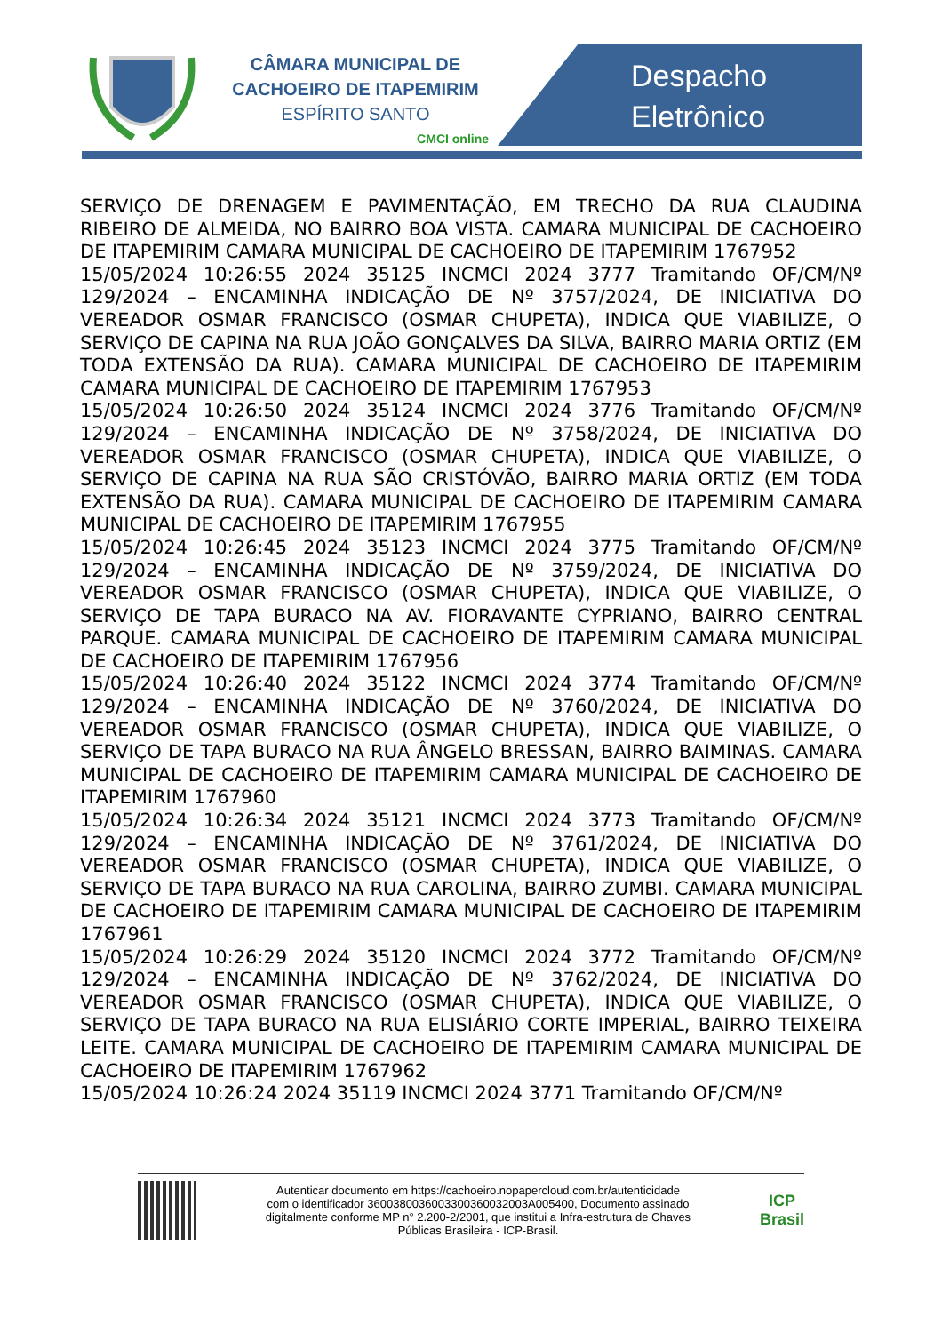CÂMARA MUNICIPAL DE
CACHOEIRO DE ITAPEMIRIM
ESPÍRITO SANTO
CMCI online
Despacho
Eletrônico
SERVIÇO DE DRENAGEM E PAVIMENTAÇÃO, EM TRECHO DA RUA CLAUDINA RIBEIRO DE ALMEIDA, NO BAIRRO BOA VISTA. CAMARA MUNICIPAL DE CACHOEIRO DE ITAPEMIRIM CAMARA MUNICIPAL DE CACHOEIRO DE ITAPEMIRIM 1767952
15/05/2024 10:26:55 2024 35125 INCMCI 2024 3777 Tramitando OF/CM/Nº 129/2024 – ENCAMINHA INDICAÇÃO DE Nº 3757/2024, DE INICIATIVA DO VEREADOR OSMAR FRANCISCO (OSMAR CHUPETA), INDICA QUE VIABILIZE, O SERVIÇO DE CAPINA NA RUA JOÃO GONÇALVES DA SILVA, BAIRRO MARIA ORTIZ (EM TODA EXTENSÃO DA RUA). CAMARA MUNICIPAL DE CACHOEIRO DE ITAPEMIRIM CAMARA MUNICIPAL DE CACHOEIRO DE ITAPEMIRIM 1767953
15/05/2024 10:26:50 2024 35124 INCMCI 2024 3776 Tramitando OF/CM/Nº 129/2024 – ENCAMINHA INDICAÇÃO DE Nº 3758/2024, DE INICIATIVA DO VEREADOR OSMAR FRANCISCO (OSMAR CHUPETA), INDICA QUE VIABILIZE, O SERVIÇO DE CAPINA NA RUA SÃO CRISTÓVÃO, BAIRRO MARIA ORTIZ (EM TODA EXTENSÃO DA RUA). CAMARA MUNICIPAL DE CACHOEIRO DE ITAPEMIRIM CAMARA MUNICIPAL DE CACHOEIRO DE ITAPEMIRIM 1767955
15/05/2024 10:26:45 2024 35123 INCMCI 2024 3775 Tramitando OF/CM/Nº 129/2024 – ENCAMINHA INDICAÇÃO DE Nº 3759/2024, DE INICIATIVA DO VEREADOR OSMAR FRANCISCO (OSMAR CHUPETA), INDICA QUE VIABILIZE, O SERVIÇO DE TAPA BURACO NA AV. FIORAVANTE CYPRIANO, BAIRRO CENTRAL PARQUE. CAMARA MUNICIPAL DE CACHOEIRO DE ITAPEMIRIM CAMARA MUNICIPAL DE CACHOEIRO DE ITAPEMIRIM 1767956
15/05/2024 10:26:40 2024 35122 INCMCI 2024 3774 Tramitando OF/CM/Nº 129/2024 – ENCAMINHA INDICAÇÃO DE Nº 3760/2024, DE INICIATIVA DO VEREADOR OSMAR FRANCISCO (OSMAR CHUPETA), INDICA QUE VIABILIZE, O SERVIÇO DE TAPA BURACO NA RUA ÂNGELO BRESSAN, BAIRRO BAIMINAS. CAMARA MUNICIPAL DE CACHOEIRO DE ITAPEMIRIM CAMARA MUNICIPAL DE CACHOEIRO DE ITAPEMIRIM 1767960
15/05/2024 10:26:34 2024 35121 INCMCI 2024 3773 Tramitando OF/CM/Nº 129/2024 – ENCAMINHA INDICAÇÃO DE Nº 3761/2024, DE INICIATIVA DO VEREADOR OSMAR FRANCISCO (OSMAR CHUPETA), INDICA QUE VIABILIZE, O SERVIÇO DE TAPA BURACO NA RUA CAROLINA, BAIRRO ZUMBI. CAMARA MUNICIPAL DE CACHOEIRO DE ITAPEMIRIM CAMARA MUNICIPAL DE CACHOEIRO DE ITAPEMIRIM 1767961
15/05/2024 10:26:29 2024 35120 INCMCI 2024 3772 Tramitando OF/CM/Nº 129/2024 – ENCAMINHA INDICAÇÃO DE Nº 3762/2024, DE INICIATIVA DO VEREADOR OSMAR FRANCISCO (OSMAR CHUPETA), INDICA QUE VIABILIZE, O SERVIÇO DE TAPA BURACO NA RUA ELISIÁRIO CORTE IMPERIAL, BAIRRO TEIXEIRA LEITE. CAMARA MUNICIPAL DE CACHOEIRO DE ITAPEMIRIM CAMARA MUNICIPAL DE CACHOEIRO DE ITAPEMIRIM 1767962
15/05/2024 10:26:24 2024 35119 INCMCI 2024 3771 Tramitando OF/CM/Nº
Autenticar documento em https://cachoeiro.nopapercloud.com.br/autenticidade
com o identificador 3600380036003300360032003A005400, Documento assinado
digitalmente conforme MP n° 2.200-2/2001, que institui a Infra-estrutura de Chaves
Públicas Brasileira - ICP-Brasil.
ICP
Brasil